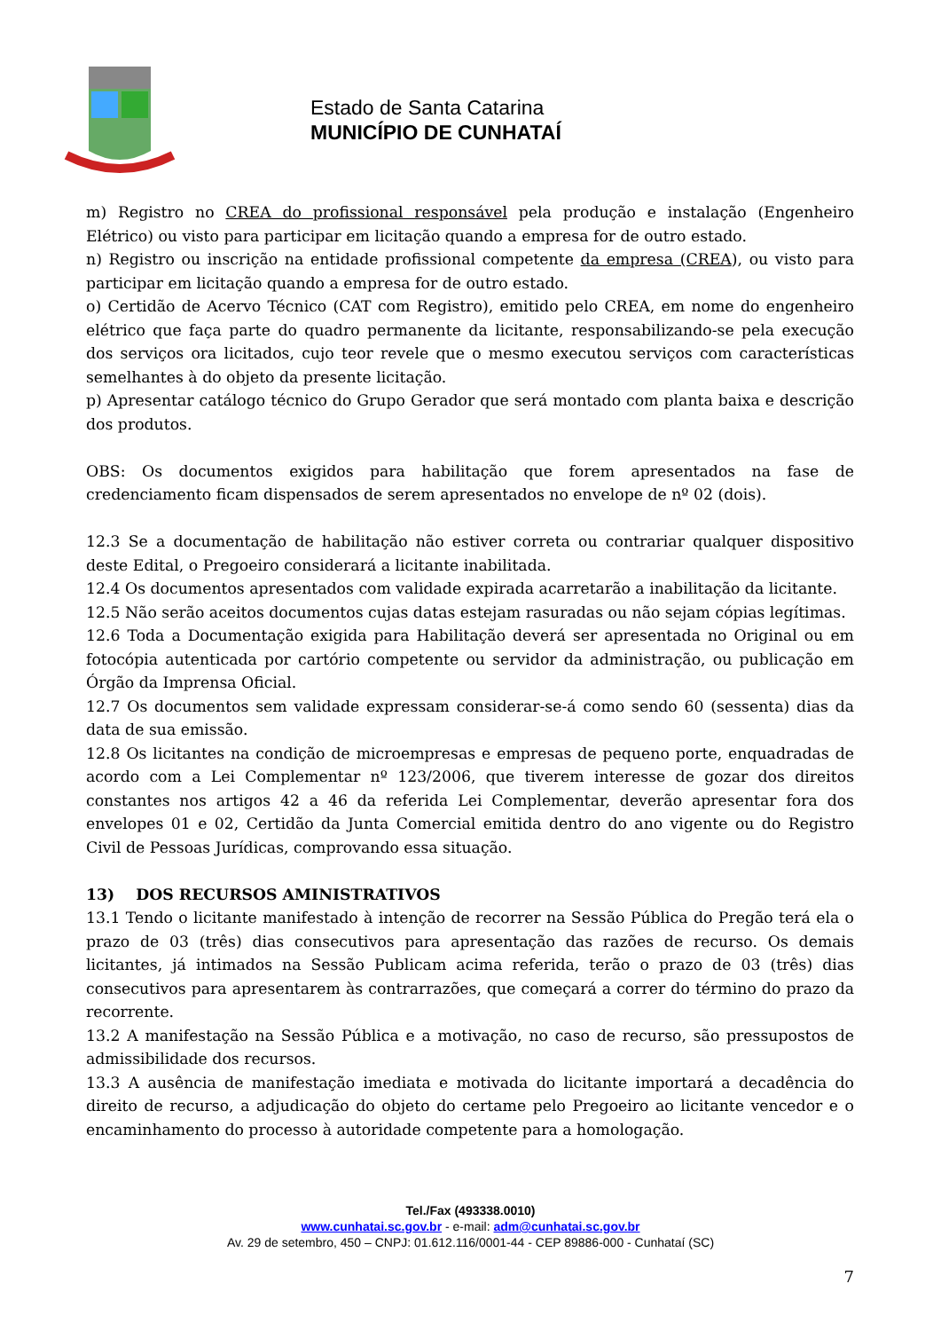Estado de Santa Catarina
MUNICÍPIO DE CUNHATAÍ
m) Registro no CREA do profissional responsável pela produção e instalação (Engenheiro Elétrico) ou visto para participar em licitação quando a empresa for de outro estado.
n) Registro ou inscrição na entidade profissional competente da empresa (CREA), ou visto para participar em licitação quando a empresa for de outro estado.
o) Certidão de Acervo Técnico (CAT com Registro), emitido pelo CREA, em nome do engenheiro elétrico que faça parte do quadro permanente da licitante, responsabilizando-se pela execução dos serviços ora licitados, cujo teor revele que o mesmo executou serviços com características semelhantes à do objeto da presente licitação.
p) Apresentar catálogo técnico do Grupo Gerador que será montado com planta baixa e descrição dos produtos.
OBS: Os documentos exigidos para habilitação que forem apresentados na fase de credenciamento ficam dispensados de serem apresentados no envelope de nº 02 (dois).
12.3 Se a documentação de habilitação não estiver correta ou contrariar qualquer dispositivo deste Edital, o Pregoeiro considerará a licitante inabilitada.
12.4 Os documentos apresentados com validade expirada acarretarão a inabilitação da licitante.
12.5 Não serão aceitos documentos cujas datas estejam rasuradas ou não sejam cópias legítimas.
12.6 Toda a Documentação exigida para Habilitação deverá ser apresentada no Original ou em fotocópia autenticada por cartório competente ou servidor da administração, ou publicação em Órgão da Imprensa Oficial.
12.7 Os documentos sem validade expressam considerar-se-á como sendo 60 (sessenta) dias da data de sua emissão.
12.8 Os licitantes na condição de microempresas e empresas de pequeno porte, enquadradas de acordo com a Lei Complementar nº 123/2006, que tiverem interesse de gozar dos direitos constantes nos artigos 42 a 46 da referida Lei Complementar, deverão apresentar fora dos envelopes 01 e 02, Certidão da Junta Comercial emitida dentro do ano vigente ou do Registro Civil de Pessoas Jurídicas, comprovando essa situação.
13) DOS RECURSOS AMINISTRATIVOS
13.1 Tendo o licitante manifestado à intenção de recorrer na Sessão Pública do Pregão terá ela o prazo de 03 (três) dias consecutivos para apresentação das razões de recurso. Os demais licitantes, já intimados na Sessão Publicam acima referida, terão o prazo de 03 (três) dias consecutivos para apresentarem às contrarrazões, que começará a correr do término do prazo da recorrente.
13.2 A manifestação na Sessão Pública e a motivação, no caso de recurso, são pressupostos de admissibilidade dos recursos.
13.3 A ausência de manifestação imediata e motivada do licitante importará a decadência do direito de recurso, a adjudicação do objeto do certame pelo Pregoeiro ao licitante vencedor e o encaminhamento do processo à autoridade competente para a homologação.
Tel./Fax (493338.0010)
www.cunhatai.sc.gov.br - e-mail: adm@cunhatai.sc.gov.br
Av. 29 de setembro, 450 – CNPJ: 01.612.116/0001-44 - CEP 89886-000 - Cunhataí (SC)
7